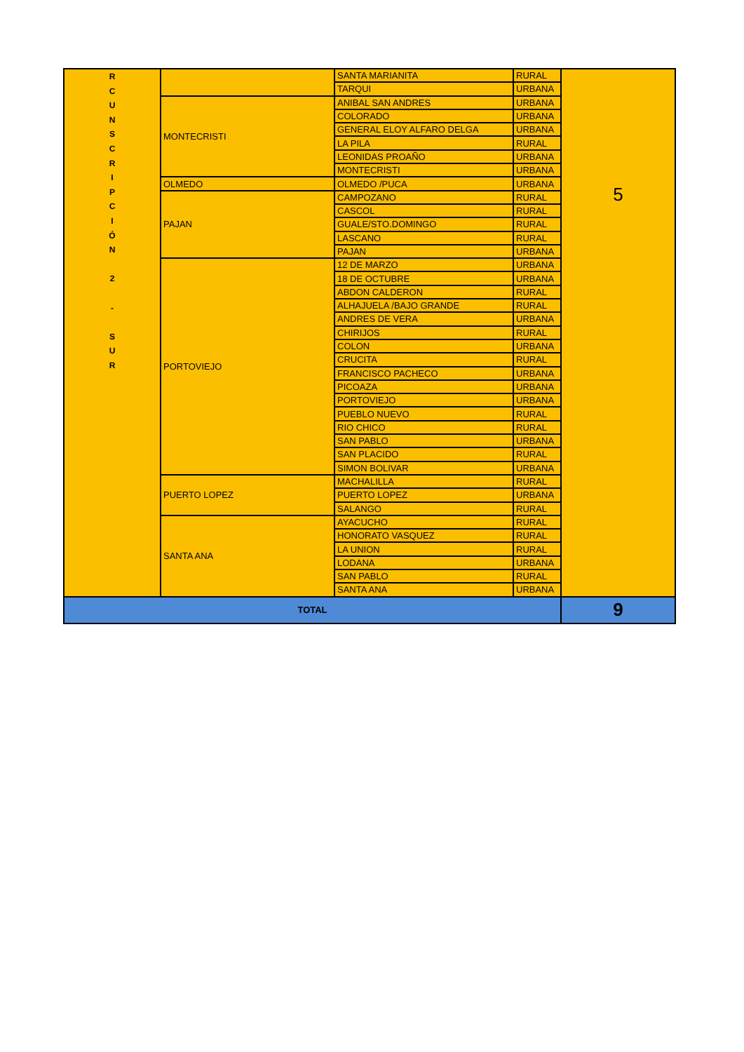| R C U N S C R I P C I Ó N 2 - S U R | | SANTA MARIANITA | RURAL | 5 |
| | | TARQUI | URBANA | |
| | MONTECRISTI | ANIBAL SAN ANDRES | URBANA | |
| | | COLORADO | URBANA | |
| | | GENERAL ELOY ALFARO DELGA | URBANA | |
| | | LA PILA | RURAL | |
| | | LEONIDAS PROAÑO | URBANA | |
| | | MONTECRISTI | URBANA | |
| | OLMEDO | OLMEDO /PUCA | URBANA | |
| | PAJAN | CAMPOZANO | RURAL | |
| | | CASCOL | RURAL | |
| | | GUALE/STO.DOMINGO | RURAL | |
| | | LASCANO | RURAL | |
| | | PAJAN | URBANA | |
| | PORTOVIEJO | 12 DE MARZO | URBANA | |
| | | 18 DE OCTUBRE | URBANA | |
| | | ABDON CALDERON | RURAL | |
| | | ALHAJUELA /BAJO GRANDE | RURAL | |
| | | ANDRES DE VERA | URBANA | |
| | | CHIRIJOS | RURAL | |
| | | COLON | URBANA | |
| | | CRUCITA | RURAL | |
| | | FRANCISCO PACHECO | URBANA | |
| | | PICOAZA | URBANA | |
| | | PORTOVIEJO | URBANA | |
| | | PUEBLO NUEVO | RURAL | |
| | | RIO CHICO | RURAL | |
| | | SAN PABLO | URBANA | |
| | | SAN PLACIDO | RURAL | |
| | | SIMON BOLIVAR | URBANA | |
| | PUERTO LOPEZ | MACHALILLA | RURAL | |
| | | PUERTO LOPEZ | URBANA | |
| | | SALANGO | RURAL | |
| | SANTA ANA | AYACUCHO | RURAL | |
| | | HONORATO VASQUEZ | RURAL | |
| | | LA UNION | RURAL | |
| | | LODANA | URBANA | |
| | | SAN PABLO | RURAL | |
| | | SANTA ANA | URBANA | |
| TOTAL | | | | 9 |